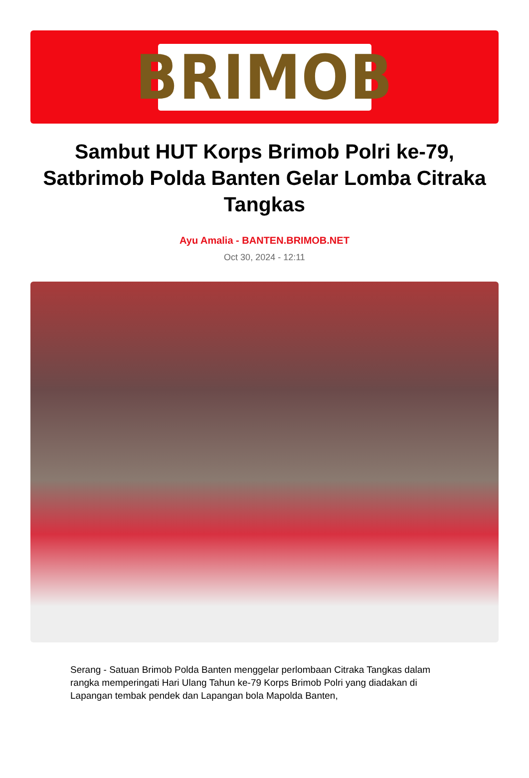BRIMOB
Sambut HUT Korps Brimob Polri ke-79, Satbrimob Polda Banten Gelar Lomba Citraka Tangkas
Ayu Amalia - BANTEN.BRIMOB.NET
Oct 30, 2024 - 12:11
Serang - Satuan Brimob Polda Banten menggelar perlombaan Citraka Tangkas dalam rangka memperingati Hari Ulang Tahun ke-79 Korps Brimob Polri yang diadakan di Lapangan tembak pendek dan Lapangan bola Mapolda Banten,